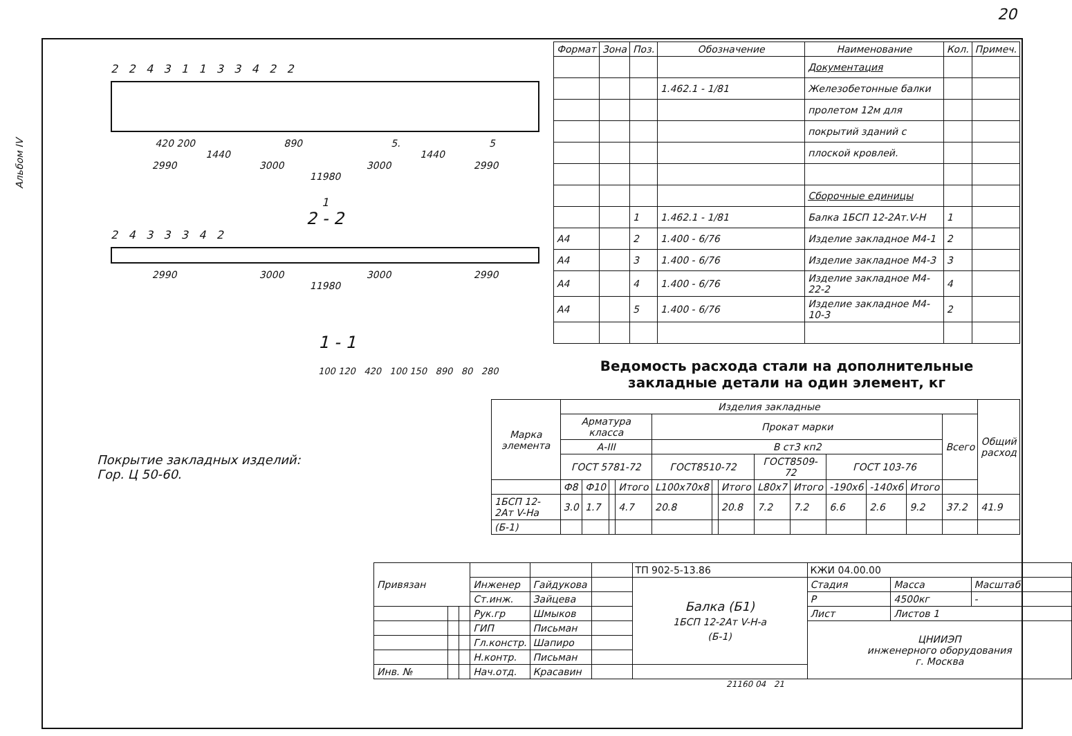20
Альбом IV
2 2 4 3 1 1 3 3 4 2 2
420 200 890 5. 5
1440 1440
2990 3000 3000 2990
11980
1
2 - 2
2 4 3 3 3 4 2
2990 3000 3000 2990
11980
1 - 1
100 120 420 100 150 890 80 280
Покрытие закладных изделий:
Гор. Ц 50-60.
| Формат | Зона | Поз. | Обозначение | Наименование | Кол. | Примеч. |
| --- | --- | --- | --- | --- | --- | --- |
| | | | | Документация | | |
| | | | 1.462.1 - 1/81 | Железобетонные балки | | |
| | | | | пролетом 12м для | | |
| | | | | покрытий зданий с | | |
| | | | | плоской кровлей. | | |
| | | | | Сборочные единицы | | |
| | | 1 | 1.462.1 - 1/81 | Балка 1БСП 12-2Ат.V-Н | 1 | |
| А4 | | 2 | 1.400 - 6/76 | Изделие закладное М4-1 | 2 | |
| А4 | | 3 | 1.400 - 6/76 | Изделие закладное М4-3 | 3 | |
| А4 | | 4 | 1.400 - 6/76 | Изделие закладное М4-22-2 | 4 | |
| А4 | | 5 | 1.400 - 6/76 | Изделие закладное М4-10-3 | 2 | |
Ведомость расхода стали на дополнительные
закладные детали на один элемент, кг
| Марка элемента | Изделия закладные | | | | | | | | | | | | | Общий расход |
| --- | --- | --- | --- | --- | --- | --- | --- | --- | --- | --- | --- | --- | --- | --- |
| | Арматура класса | | | | Прокат марки | | | | | | | | Всего | |
| | А-III | | | | В ст3 кп2 | | | | | | | | | |
| | ГОСТ 5781-72 | | | | ГОСТ8510-72 | | | ГОСТ8509-72 | | ГОСТ 103-76 | | | | |
| | Ф8 | Ф10 | | Итого | L100x70x8 | | Итого | L80x7 | Итого | -190x6 | -140x6 | Итого | | |
| 1БСП 12-2Ат V-На | 3.0 | 1.7 | | 4.7 | 20.8 | | 20.8 | 7.2 | 7.2 | 6.6 | 2.6 | 9.2 | 37.2 | 41.9 |
| (Б-1) | | | | | | | | | | | | | | |
| Привязан | | | | | | ТП 902-5-13.86 | КЖИ 04.00.00 | | |
| | | | Инженер | Гайдукова | | Балка (Б1) 1БСП 12-2Ат V-Н-а (Б-1) | Стадия | Масса | Масштаб |
| | | | Ст.инж. | Зайцева | | | Р | 4500кг | - |
| | | | Рук.гр | Шмыков | | | Лист | Листов 1 | |
| | | | ГИП | Письман | | | ЦНИИЭП инженерного оборудования г. Москва | | |
| | | | Гл.констр. | Шапиро | | | | | |
| | | | Н.контр. | Письман | | | | | |
| Инв. № | | | Нач.отд. | Красавин | | | | | |
21160 04 21